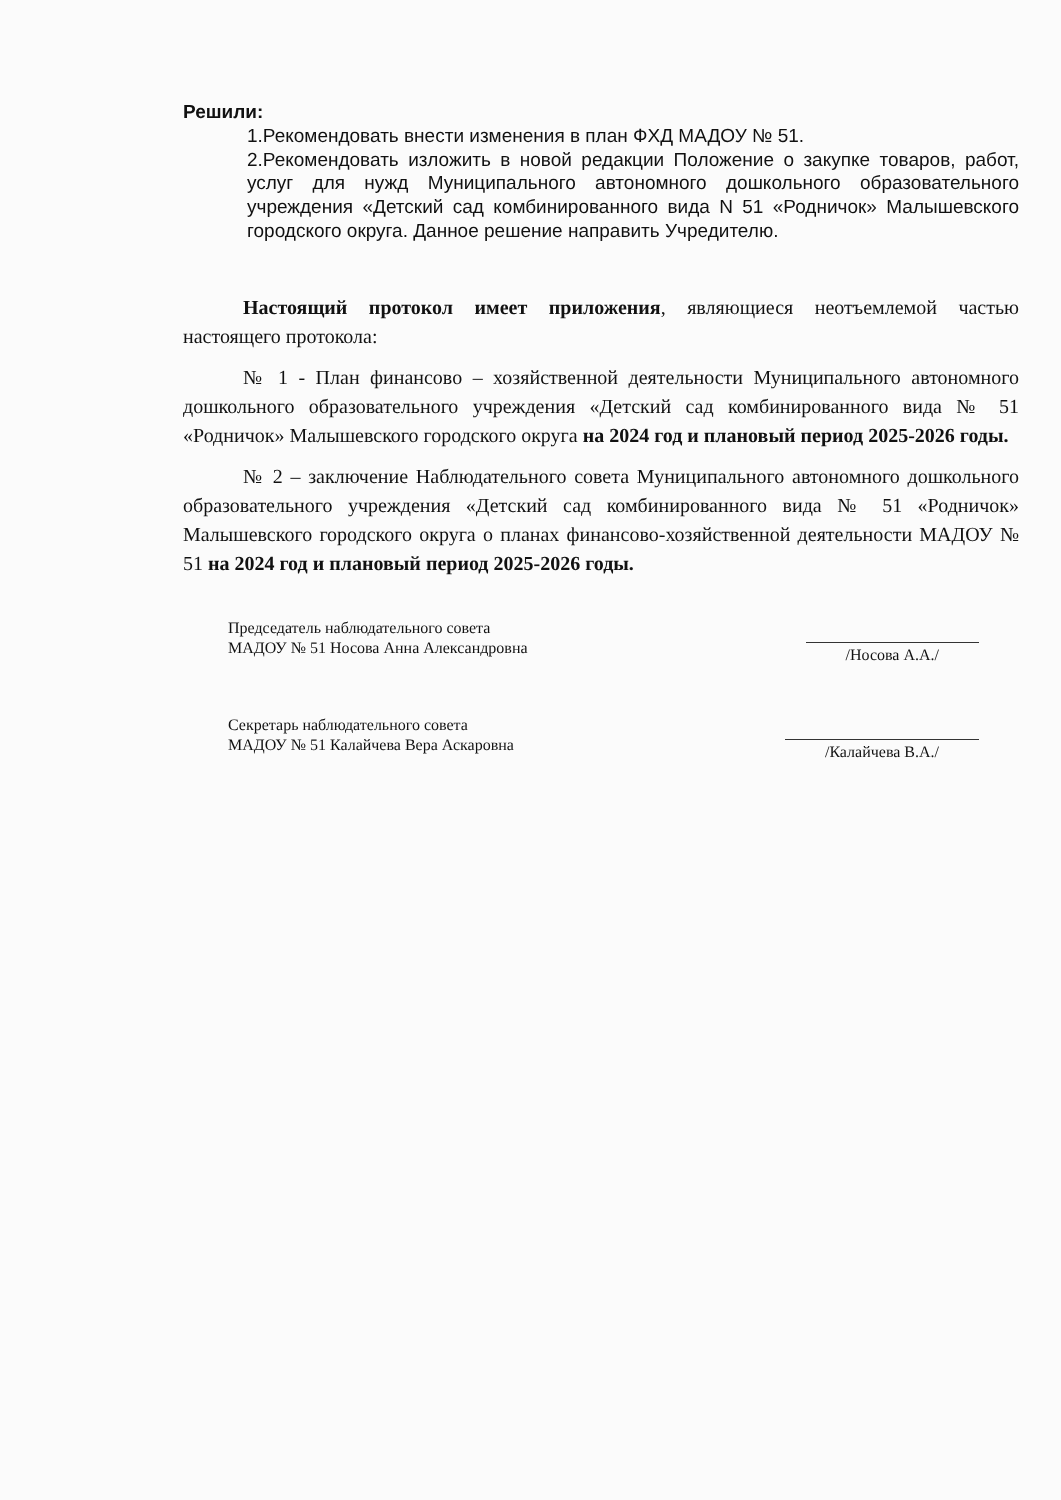Решили:
1.Рекомендовать внести изменения в план ФХД МАДОУ № 51.
2.Рекомендовать изложить в новой редакции Положение о закупке товаров, работ, услуг для нужд Муниципального автономного дошкольного образовательного учреждения «Детский сад комбинированного вида N 51 «Родничок» Малышевского городского округа. Данное решение направить Учредителю.
Настоящий протокол имеет приложения, являющиеся неотъемлемой частью настоящего протокола:
№ 1 - План финансово – хозяйственной деятельности Муниципального автономного дошкольного образовательного учреждения «Детский сад комбинированного вида № 51 «Родничок» Малышевского городского округа на 2024 год и плановый период 2025-2026 годы.
№ 2 – заключение Наблюдательного совета Муниципального автономного дошкольного образовательного учреждения «Детский сад комбинированного вида № 51 «Родничок» Малышевского городского округа о планах финансово-хозяйственной деятельности МАДОУ № 51 на 2024 год и плановый период 2025-2026 годы.
Председатель наблюдательного совета
МАДОУ № 51 Носова Анна Александровна
/Носова А.А./
Секретарь наблюдательного совета
МАДОУ № 51 Калайчева Вера Аскаровна
/Калайчева В.А./